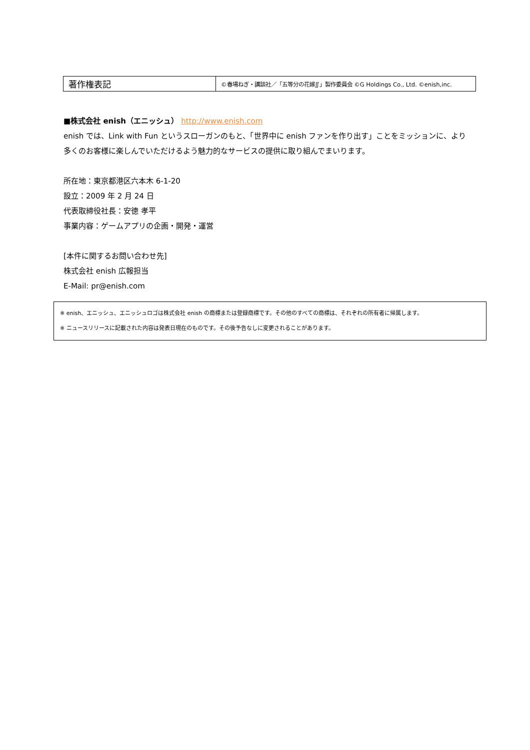| 著作権表記 | ©春場ねぎ・講談社／「五等分の花嫁∬」製作委員会 ©G Holdings Co., Ltd. ©enish,inc. |
■株式会社 enish（エニッシュ） http://www.enish.com
enish では、Link with Fun というスローガンのもと、「世界中に enish ファンを作り出す」ことをミッションに、より多くのお客様に楽しんでいただけるよう魅力的なサービスの提供に取り組んでまいります。
所在地：東京都港区六本木 6-1-20
設立：2009 年 2 月 24 日
代表取締役社長：安徳 孝平
事業内容：ゲームアプリの企画・開発・運営
[本件に関するお問い合わせ先]
株式会社 enish 広報担当
E-Mail: pr@enish.com
※ enish、エニッシュ、エニッシュロゴは株式会社 enish の商標または登録商標です。その他のすべての商標は、それぞれの所有者に帰属します。
※ ニュースリリースに記載された内容は発表日現在のものです。その後予告なしに変更されることがあります。